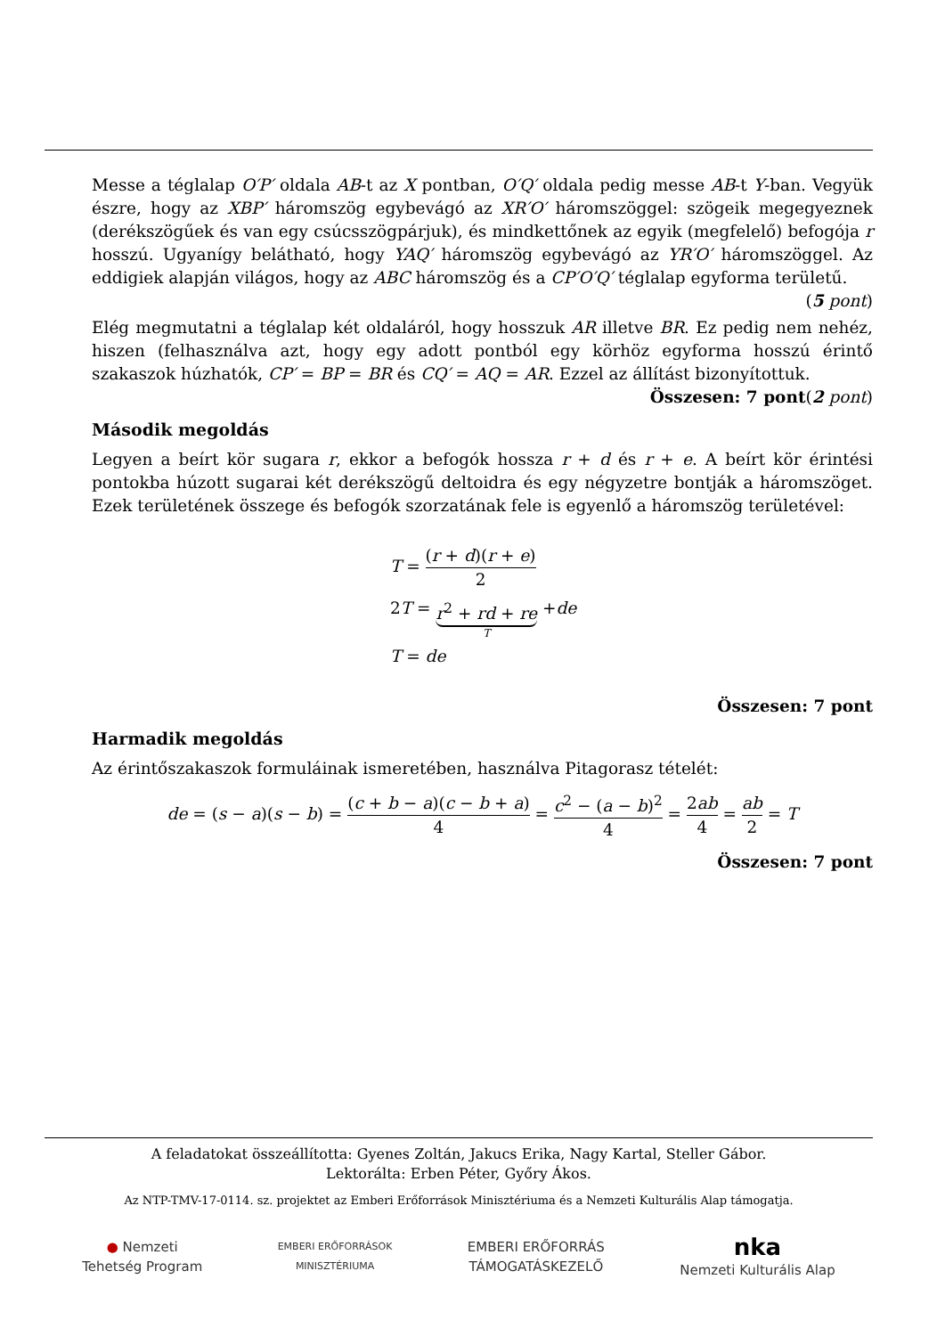Messe a téglalap O′P′ oldala AB-t az X pontban, O′Q′ oldala pedig messe AB-t Y-ban. Vegyük észre, hogy az XBP′ háromszög egybevágó az XR′O′ háromszöggel: szögeik megegyeznek (derékszögűek és van egy csúcsszögpárjuk), és mindkettőnek az egyik (megfelelő) befogója r hosszú. Ugyanígy belátható, hogy YAQ′ háromszög egybevágó az YR′O′ háromszöggel. Az eddigiek alapján világos, hogy az ABC háromszög és a CP′O′Q′ téglalap egyforma területű. (5 pont)
Elég megmutatni a téglalap két oldaláról, hogy hosszuk AR illetve BR. Ez pedig nem nehéz, hiszen (felhasználva azt, hogy egy adott pontból egy körhöz egyforma hosszú érintő szakaszok húzhatók, CP′ = BP = BR és CQ′ = AQ = AR. Ezzel az állítást bizonyítottuk. (2 pont)
Összesen: 7 pont
Második megoldás
Legyen a beírt kör sugara r, ekkor a befogók hossza r + d és r + e. A beírt kör érintési pontokba húzott sugarai két derékszögű deltoidra és egy négyzetre bontják a háromszöget. Ezek területének összege és befogók szorzatának fele is egyenlő a háromszög területével:
T = (r + d)(r + e) 2
2T = r<sup>2</sup> + rd + re T +de
T = de
Összesen: 7 pont
Harmadik megoldás
Az érintőszakaszok formuláinak ismeretében, használva Pitagorasz tételét:
de = (s − a)(s − b) = (c + b − a)(c − b + a) 4 = c<sup>2</sup> − (a − b)<sup>2</sup> 4 = 2ab 4 = ab 2 = T
Összesen: 7 pont
A feladatokat összeállította: Gyenes Zoltán, Jakucs Erika, Nagy Kartal, Steller Gábor.
Lektorálta: Erben Péter, Győry Ákos.
Az NTP-TMV-17-0114. sz. projektet az Emberi Erőforrások Minisztériuma és a Nemzeti Kulturális Alap támogatja.
● Nemzeti
Tehetség Program
EMBERI ERŐFORRÁSOK
MINISZTÉRIUMA
EMBERI ERŐFORRÁS
TÁMOGATÁSKEZELŐ
nka
Nemzeti Kulturális Alap